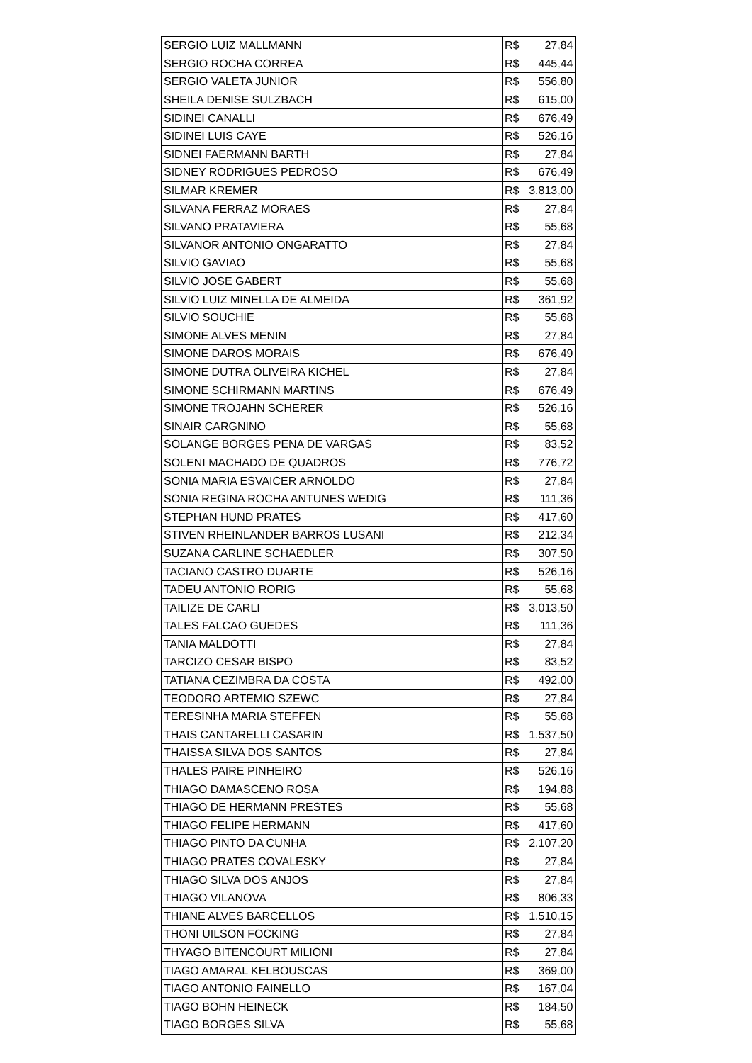| SERGIO LUIZ MALLMANN | R$ | 27,84 |
| SERGIO ROCHA CORREA | R$ | 445,44 |
| SERGIO VALETA JUNIOR | R$ | 556,80 |
| SHEILA DENISE SULZBACH | R$ | 615,00 |
| SIDINEI CANALLI | R$ | 676,49 |
| SIDINEI LUIS CAYE | R$ | 526,16 |
| SIDNEI FAERMANN BARTH | R$ | 27,84 |
| SIDNEY RODRIGUES PEDROSO | R$ | 676,49 |
| SILMAR KREMER | R$ | 3.813,00 |
| SILVANA FERRAZ MORAES | R$ | 27,84 |
| SILVANO PRATAVIERA | R$ | 55,68 |
| SILVANOR ANTONIO ONGARATTO | R$ | 27,84 |
| SILVIO GAVIAO | R$ | 55,68 |
| SILVIO JOSE GABERT | R$ | 55,68 |
| SILVIO LUIZ MINELLA DE ALMEIDA | R$ | 361,92 |
| SILVIO SOUCHIE | R$ | 55,68 |
| SIMONE ALVES MENIN | R$ | 27,84 |
| SIMONE DAROS MORAIS | R$ | 676,49 |
| SIMONE DUTRA OLIVEIRA KICHEL | R$ | 27,84 |
| SIMONE SCHIRMANN MARTINS | R$ | 676,49 |
| SIMONE TROJAHN SCHERER | R$ | 526,16 |
| SINAIR CARGNINO | R$ | 55,68 |
| SOLANGE BORGES PENA DE VARGAS | R$ | 83,52 |
| SOLENI MACHADO DE QUADROS | R$ | 776,72 |
| SONIA MARIA ESVAICER ARNOLDO | R$ | 27,84 |
| SONIA REGINA ROCHA ANTUNES WEDIG | R$ | 111,36 |
| STEPHAN HUND PRATES | R$ | 417,60 |
| STIVEN RHEINLANDER BARROS LUSANI | R$ | 212,34 |
| SUZANA CARLINE SCHAEDLER | R$ | 307,50 |
| TACIANO CASTRO DUARTE | R$ | 526,16 |
| TADEU ANTONIO RORIG | R$ | 55,68 |
| TAILIZE DE CARLI | R$ | 3.013,50 |
| TALES FALCAO GUEDES | R$ | 111,36 |
| TANIA MALDOTTI | R$ | 27,84 |
| TARCIZO CESAR BISPO | R$ | 83,52 |
| TATIANA CEZIMBRA DA COSTA | R$ | 492,00 |
| TEODORO ARTEMIO SZEWC | R$ | 27,84 |
| TERESINHA MARIA STEFFEN | R$ | 55,68 |
| THAIS CANTARELLI CASARIN | R$ | 1.537,50 |
| THAISSA SILVA DOS SANTOS | R$ | 27,84 |
| THALES PAIRE PINHEIRO | R$ | 526,16 |
| THIAGO DAMASCENO ROSA | R$ | 194,88 |
| THIAGO DE HERMANN PRESTES | R$ | 55,68 |
| THIAGO FELIPE HERMANN | R$ | 417,60 |
| THIAGO PINTO DA CUNHA | R$ | 2.107,20 |
| THIAGO PRATES COVALESKY | R$ | 27,84 |
| THIAGO SILVA DOS ANJOS | R$ | 27,84 |
| THIAGO VILANOVA | R$ | 806,33 |
| THIANE ALVES BARCELLOS | R$ | 1.510,15 |
| THONI UILSON FOCKING | R$ | 27,84 |
| THYAGO BITENCOURT MILIONI | R$ | 27,84 |
| TIAGO AMARAL KELBOUSCAS | R$ | 369,00 |
| TIAGO ANTONIO FAINELLO | R$ | 167,04 |
| TIAGO BOHN HEINECK | R$ | 184,50 |
| TIAGO BORGES SILVA | R$ | 55,68 |